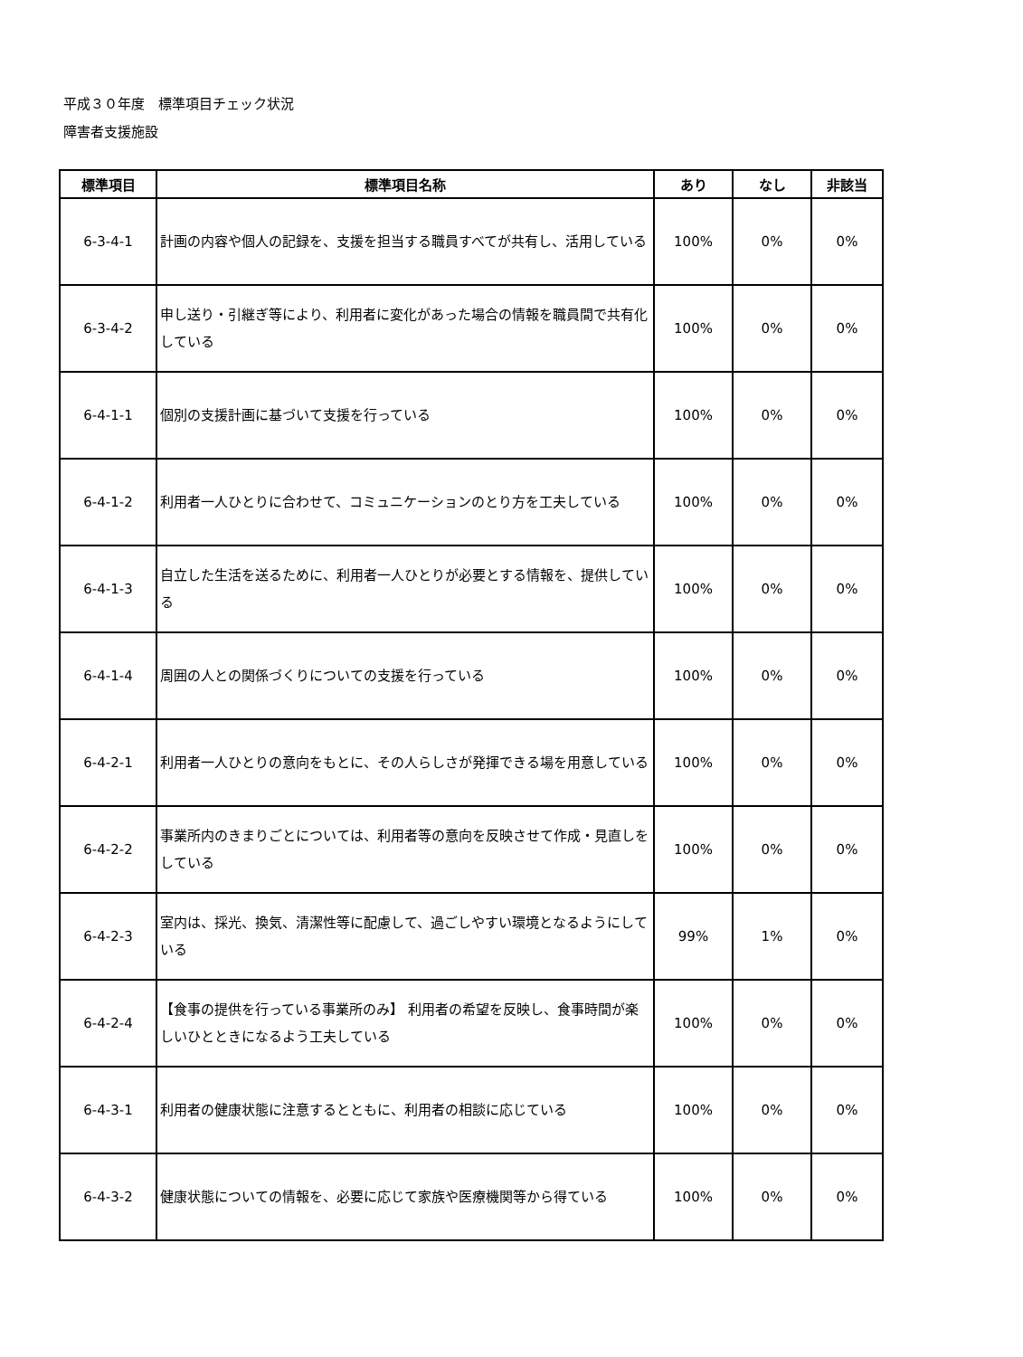平成３０年度　標準項目チェック状況
障害者支援施設
| 標準項目 | 標準項目名称 | あり | なし | 非該当 |
| --- | --- | --- | --- | --- |
| 6-3-4-1 | 計画の内容や個人の記録を、支援を担当する職員すべてが共有し、活用している | 100% | 0% | 0% |
| 6-3-4-2 | 申し送り・引継ぎ等により、利用者に変化があった場合の情報を職員間で共有化している | 100% | 0% | 0% |
| 6-4-1-1 | 個別の支援計画に基づいて支援を行っている | 100% | 0% | 0% |
| 6-4-1-2 | 利用者一人ひとりに合わせて、コミュニケーションのとり方を工夫している | 100% | 0% | 0% |
| 6-4-1-3 | 自立した生活を送るために、利用者一人ひとりが必要とする情報を、提供している | 100% | 0% | 0% |
| 6-4-1-4 | 周囲の人との関係づくりについての支援を行っている | 100% | 0% | 0% |
| 6-4-2-1 | 利用者一人ひとりの意向をもとに、その人らしさが発揮できる場を用意している | 100% | 0% | 0% |
| 6-4-2-2 | 事業所内のきまりごとについては、利用者等の意向を反映させて作成・見直しをしている | 100% | 0% | 0% |
| 6-4-2-3 | 室内は、採光、換気、清潔性等に配慮して、過ごしやすい環境となるようにしている | 99% | 1% | 0% |
| 6-4-2-4 | 【食事の提供を行っている事業所のみ】 利用者の希望を反映し、食事時間が楽しいひとときになるよう工夫している | 100% | 0% | 0% |
| 6-4-3-1 | 利用者の健康状態に注意するとともに、利用者の相談に応じている | 100% | 0% | 0% |
| 6-4-3-2 | 健康状態についての情報を、必要に応じて家族や医療機関等から得ている | 100% | 0% | 0% |